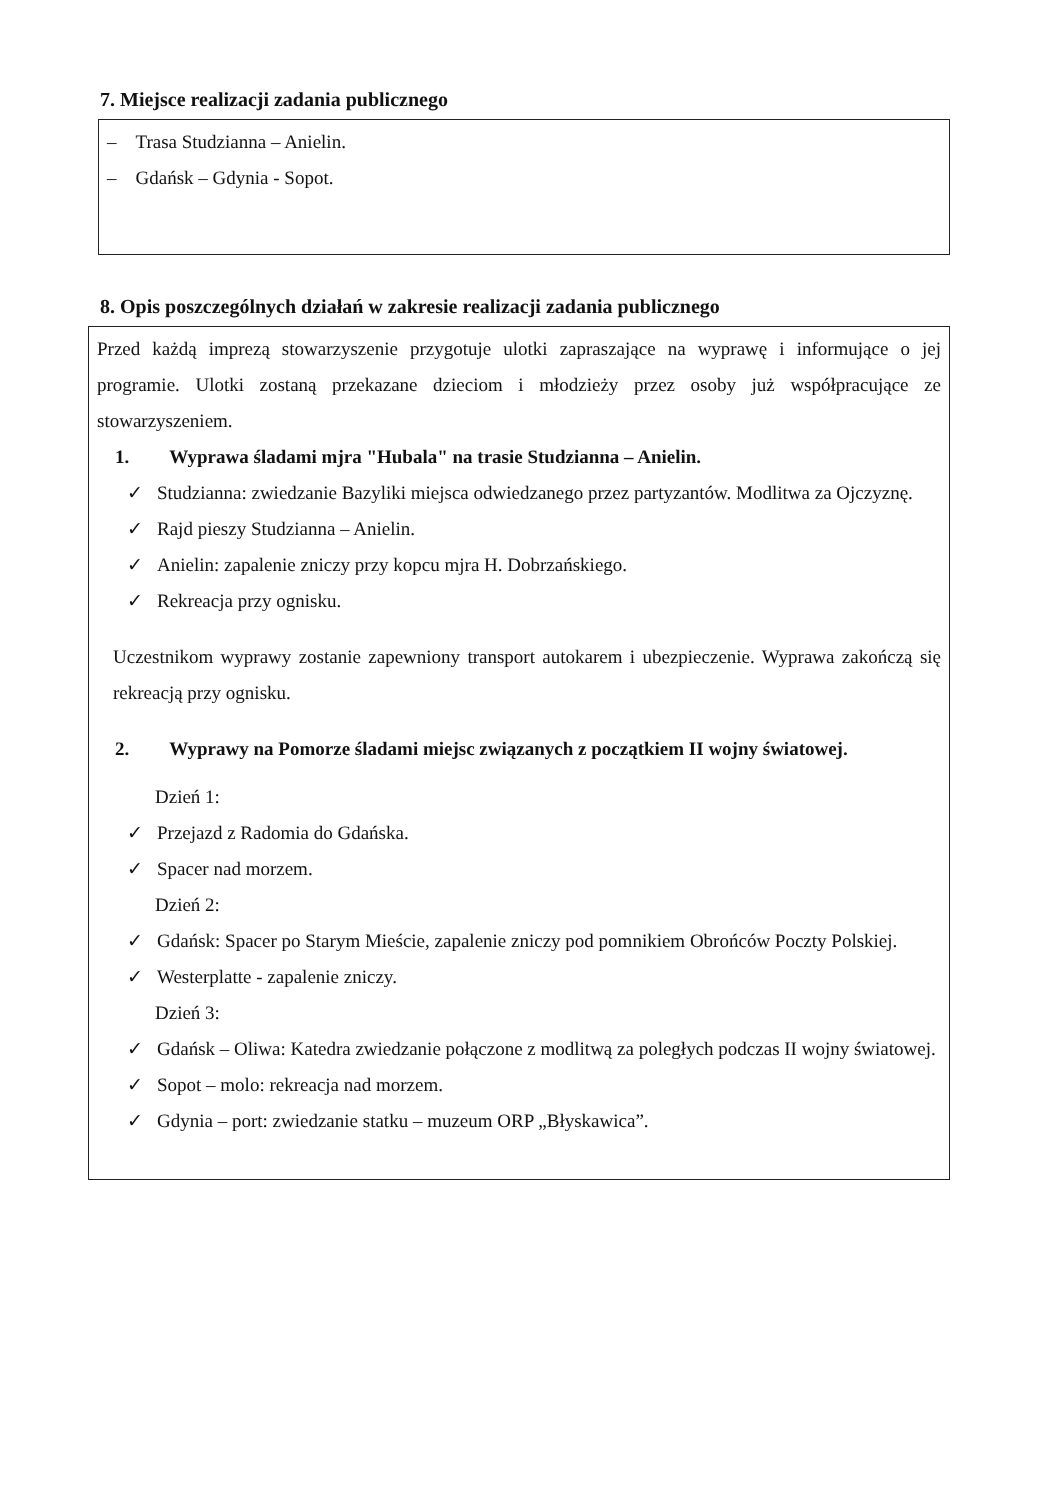7. Miejsce realizacji zadania publicznego
– Trasa Studzianna – Anielin.
– Gdańsk – Gdynia - Sopot.
8. Opis poszczególnych działań w zakresie realizacji zadania publicznego
Przed każdą imprezą stowarzyszenie przygotuje ulotki zapraszające na wyprawę i informujące o jej programie. Ulotki zostaną przekazane dzieciom i młodzieży przez osoby już współpracujące ze stowarzyszeniem.
1. Wyprawa śladami mjra "Hubala" na trasie Studzianna – Anielin.
✓ Studzianna: zwiedzanie Bazyliki miejsca odwiedzanego przez partyzantów. Modlitwa za Ojczyznę.
✓ Rajd pieszy Studzianna – Anielin.
✓ Anielin: zapalenie zniczy przy kopcu mjra H. Dobrzańskiego.
✓ Rekreacja przy ognisku.
Uczestnikom wyprawy zostanie zapewniony transport autokarem i ubezpieczenie. Wyprawa zakończą się rekreacją przy ognisku.
2. Wyprawy na Pomorze śladami miejsc związanych z początkiem II wojny światowej.
Dzień 1:
✓ Przejazd z Radomia do Gdańska.
✓ Spacer nad morzem.
Dzień 2:
✓ Gdańsk: Spacer po Starym Mieście, zapalenie zniczy pod pomnikiem Obrońców Poczty Polskiej.
✓ Westerplatte - zapalenie zniczy.
Dzień 3:
✓ Gdańsk – Oliwa: Katedra zwiedzanie połączone z modlitwą za poległych podczas II wojny światowej.
✓ Sopot – molo: rekreacja nad morzem.
✓ Gdynia – port: zwiedzanie statku – muzeum ORP „Błyskawica”.